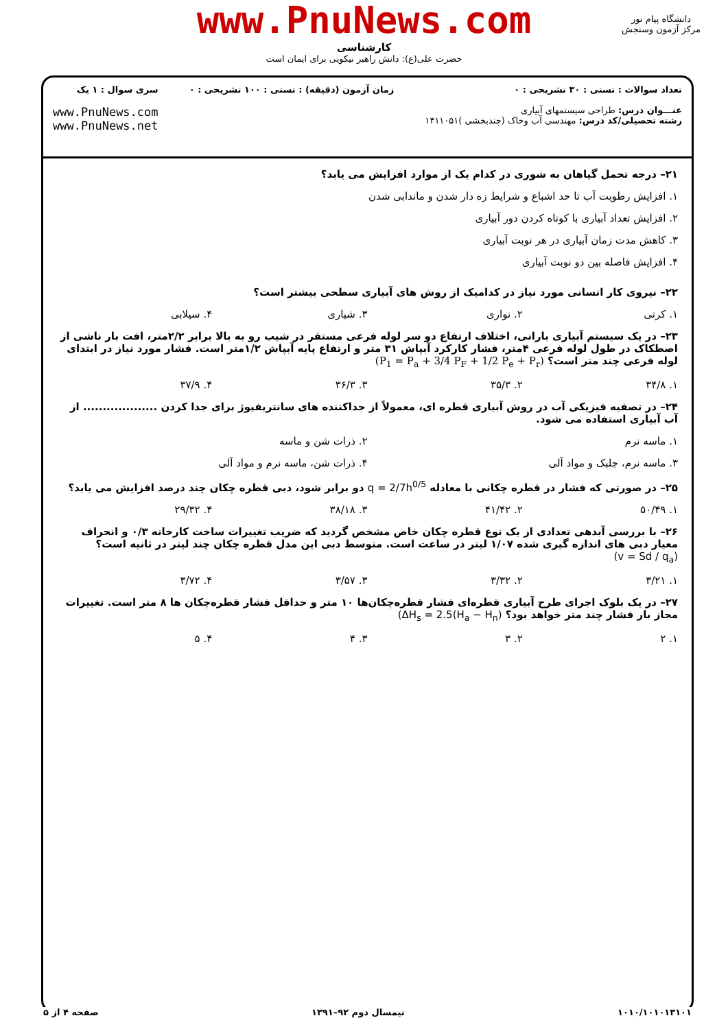www.PnuNews.com
کارشناسی
حضرت علی(ع): دانش راهبر نیکویی برای ایمان است
دانشگاه پیام نور
مرکز آزمون وسنجش
تعداد سوالات : تستی : ۳۰ تشریحی : ۰
عنـــوان درس: طراحی سیستمهای آبیاری
رشته تحصیلی/کد درس: مهندسی آب وخاک (چندبخشی )۱۴۱۱۰۵۱
زمان آزمون (دقیقه) : تستی : ۱۰۰ تشریحی : ۰
سری سوال : ۱ یک
www.PnuNews.com
www.PnuNews.net
۲۱– درجه تحمل گیاهان به شوری در کدام یک از موارد افزایش می یابد؟
۱. افزایش رطوبت آب تا حد اشباع و شرایط زه دار شدن و ماندابی شدن
۲. افزایش تعداد آبیاری با کوتاه کردن دور آبیاری
۳. کاهش مدت زمان آبیاری در هر نوبت آبیاری
۴. افزایش فاصله بین دو نوبت آبیاری
۲۲– نیروی کار انسانی مورد نیاز در کدامیک از روش های آبیاری سطحی بیشتر است؟
۱. کرتی ۲. نواری ۳. شیاری ۴. سیلابی
۲۳– در یک سیستم آبیاری بارانی، اختلاف ارتفاع دو سر لوله فرعی مستقر در شیب رو به بالا برابر ۲/۲متر، افت بار ناشی از اصطکاک در طول لوله فرعی ۴متر، فشار کارکرد آبپاش ۳۱ متر و ارتفاع پایه آبپاش ۱/۲متر است. فشار مورد نیاز در ابتدای لوله فرعی چند متر است؟ (P<sub>1</sub> = P<sub>a</sub> + 3/4 P<sub>F</sub> + 1/2 P<sub>e</sub> + P<sub>r</sub>)
۱. ۳۴/۸ ۲. ۳۵/۳ ۳. ۳۶/۳ ۴. ۳۷/۹
۲۴– در تصفیه فیزیکی آب در روش آبیاری قطره ای، معمولاً از جداکننده های سانتریفیوژ برای جدا کردن ................... از آب آبیاری استفاده می شود.
۱. ماسه نرم ۲. ذرات شن و ماسه
۳. ماسه نرم، جلبک و مواد آلی ۴. ذرات شن، ماسه نرم و مواد آلی
۲۵– در صورتی که فشار در قطره چکانی با معادله q = 2/7h<sup>0/5</sup> دو برابر شود، دبی قطره چکان چند درصد افزایش می یابد؟
۱. ۵۰/۴۹ ۲. ۴۱/۴۲ ۳. ۳۸/۱۸ ۴. ۲۹/۳۲
۲۶– با بررسی آبدهی تعدادی از یک نوع قطره چکان خاص مشخص گردید که ضریب تغییرات ساخت کارخانه ۰/۳ و انحراف معیار دبی های اندازه گیری شده ۱/۰۷ لیتر در ساعت است. متوسط دبی این مدل قطره چکان چند لیتر در ثانیه است؟ (v = Sd / q<sub>a</sub>)
۱. ۳/۲۱ ۲. ۳/۳۲ ۳. ۳/۵۷ ۴. ۳/۷۲
۲۷– در یک بلوک اجرای طرح آبیاری قطره‌ای فشار قطره‌چکان‌ها ۱۰ متر و حداقل فشار قطره‌چکان ها ۸ متر است. تغییرات مجاز بار فشار چند متر خواهد بود؟ (ΔH<sub>s</sub> = 2.5(H<sub>a</sub> − H<sub>n</sub>)
۱. ۲ ۲. ۳ ۳. ۴ ۴. ۵
۱۰۱۰/۱۰۱۰۱۳۱۰۱ نیمسال دوم ۹۲–۱۳۹۱ صفحه ۴ از ۵